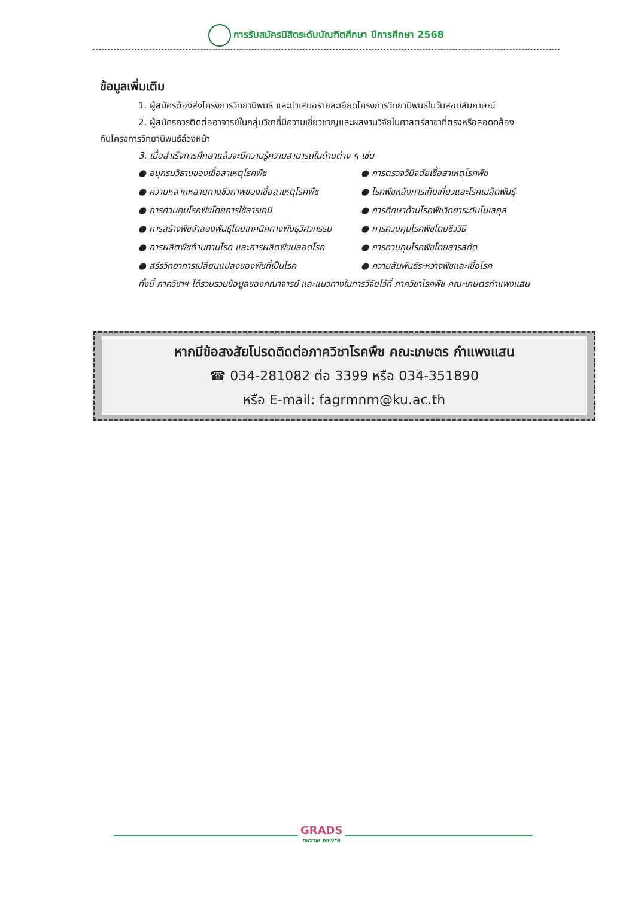การรับสมัครนิสิตระดับบัณฑิตศึกษา ปีการศึกษา 2568
ข้อมูลเพิ่มเติม
1. ผู้สมัครต้องส่งโครงการวิทยานิพนธ์ และนำเสนอรายละเอียดโครงการวิทยานิพนธ์ในวันสอบสัมภาษณ์
2. ผู้สมัครควรติดต่ออาจารย์ในกลุ่มวิชาที่มีความเชี่ยวชาญและผลงานวิจัยในศาสตร์สาขาที่ตรงหรือสอดคล้อง
กับโครงการวิทยานิพนธ์ล่วงหน้า
3. เมื่อสำเร็จการศึกษาแล้วจะมีความรู้ความสามารถในด้านต่าง ๆ เช่น
● อนุกรมวิธานของเชื้อสาเหตุโรคพืช
● การตรวจวินิจฉัยเชื้อสาเหตุโรคพืช
● ความหลากหลายทางชีวภาพของเชื้อสาเหตุโรคพืช
● โรคพืชหลังการเก็บเกี่ยวและโรคเมล็ดพันธุ์
● การควบคุมโรคพืชโดยการใช้สารเคมี
● การศึกษาด้านโรคพืชวิทยาระดับโมเลกุล
● การสร้างพืชจำลองพันธุ์โดยเทคนิคทางพันธุวิศวกรรม
● การควบคุมโรคพืชโดยชีววิธี
● การผลิตพืชต้านทานโรค และการผลิตพืชปลอดโรค
● การควบคุมโรคพืชโดยสารสกัด
● สรีรวิทยาการเปลี่ยนแปลงของพืชที่เป็นโรค
● ความสัมพันธ์ระหว่างพืชและเชื้อโรค
ทั้งนี้ ภาควิชาฯ ได้รวบรวมข้อมูลของคณาจารย์ และแนวทางในการวิจัยไว้ที่ ภาควิชาโรคพืช คณะเกษตรกำแพงแสน
หากมีข้อสงสัยโปรดติดต่อภาควิชาโรคพืช คณะเกษตร กำแพงแสน
☎ 034-281082 ต่อ 3399 หรือ 034-351890
หรือ E-mail: fagrmnm@ku.ac.th
GRADS
DIGITAL DRIVEN